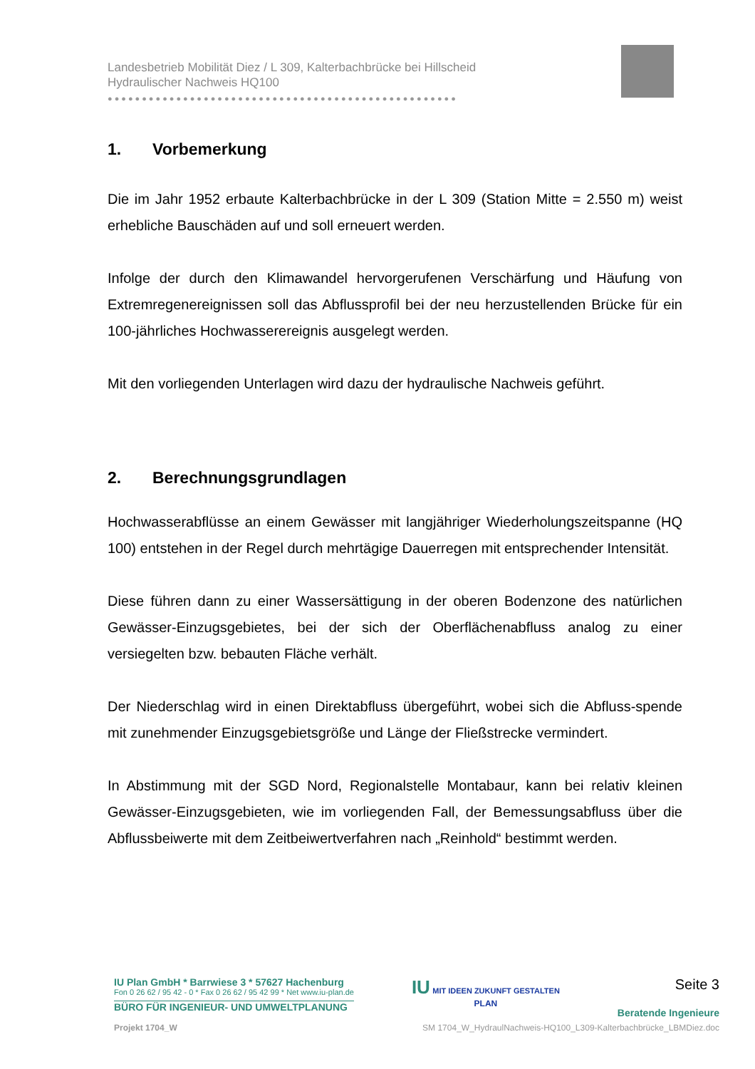Landesbetrieb Mobilität Diez / L 309, Kalterbachbrücke bei Hillscheid
Hydraulischer Nachweis HQ100
●●●●●●●●●●●●●●●●●●●●●●●●●●●●●●●●●●●●●●●●●●●●●●●●●●●
1. Vorbemerkung
Die im Jahr 1952 erbaute Kalterbachbrücke in der L 309 (Station Mitte = 2.550 m) weist erhebliche Bauschäden auf und soll erneuert werden.
Infolge der durch den Klimawandel hervorgerufenen Verschärfung und Häufung von Extremregenereignissen soll das Abflussprofil bei der neu herzustellenden Brücke für ein 100-jährliches Hochwasserereignis ausgelegt werden.
Mit den vorliegenden Unterlagen wird dazu der hydraulische Nachweis geführt.
2. Berechnungsgrundlagen
Hochwasserabflüsse an einem Gewässer mit langjähriger Wiederholungszeitspanne (HQ 100) entstehen in der Regel durch mehrtägige Dauerregen mit entsprechender Intensität.
Diese führen dann zu einer Wassersättigung in der oberen Bodenzone des natürlichen Gewässer-Einzugsgebietes, bei der sich der Oberflächenabfluss analog zu einer versiegelten bzw. bebauten Fläche verhält.
Der Niederschlag wird in einen Direktabfluss übergeführt, wobei sich die Abfluss-spende mit zunehmender Einzugsgebietsgröße und Länge der Fließstrecke vermindert.
In Abstimmung mit der SGD Nord, Regionalstelle Montabaur, kann bei relativ kleinen Gewässer-Einzugsgebieten, wie im vorliegenden Fall, der Bemessungsabfluss über die Abflussbeiwerte mit dem Zeitbeiwertverfahren nach „Reinhold“ bestimmt werden.
IU Plan GmbH * Barrwiese 3 * 57627 Hachenburg
Fon 0 26 62 / 95 42 - 0 * Fax 0 26 62 / 95 42 99 * Net www.iu-plan.de
BÜRO FÜR INGENIEUR- UND UMWELTPLANUNG
IU MIT IDEEN ZUKUNFT GESTALTEN
PLAN
Seite 3
Beratende Ingenieure
Projekt 1704_W SM 1704_W_HydraulNachweis-HQ100_L309-Kalterbachbrücke_LBMDiez.doc